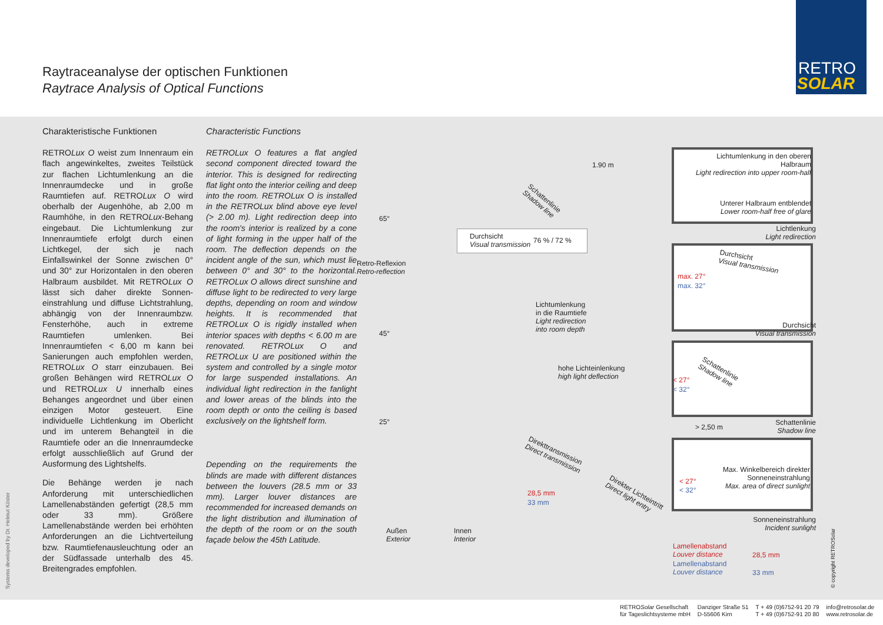Raytraceanalyse der optischen Funktionen
Raytrace Analysis of Optical Functions
RETRO
SOLAR
Charakteristische Funktionen
RETROLux O weist zum Innenraum ein flach angewinkeltes, zweites Teilstück zur flachen Lichtumlenkung an die Innenraumdecke und in große Raumtiefen auf. RETROLux O wird oberhalb der Augenhöhe, ab 2,00 m Raumhöhe, in den RETROLux-Behang eingebaut. Die Lichtumlenkung zur Innenraumtiefe erfolgt durch einen Lichtkegel, der sich je nach Einfallswinkel der Sonne zwischen 0° und 30° zur Horizontalen in den oberen Halbraum ausbildet. Mit RETROLux O lässt sich daher direkte Sonnen-einstrahlung und diffuse Lichtstrahlung, abhängig von der Innenraumbzw. Fensterhöhe, auch in extreme Raumtiefen umlenken. Bei Innenraumtiefen < 6,00 m kann bei Sanierungen auch empfohlen werden, RETROLux O starr einzubauen. Bei großen Behängen wird RETROLux O und RETROLux U innerhalb eines Behanges angeordnet und über einen einzigen Motor gesteuert. Eine individuelle Lichtlenkung im Oberlicht und im unterem Behangteil in die Raumtiefe oder an die Innenraumdecke erfolgt ausschließlich auf Grund der Ausformung des Lightshelfs.
Die Behänge werden je nach Anforderung mit unterschiedlichen Lamellenabständen gefertigt (28,5 mm oder 33 mm). Größere Lamellenabstände werden bei erhöhten Anforderungen an die Lichtverteilung bzw. Raumtiefenausleuchtung oder an der Südfassade unterhalb des 45. Breitengrades empfohlen.
Characteristic Functions
RETROLux O features a flat angled second component directed toward the interior. This is designed for redirecting flat light onto the interior ceiling and deep into the room. RETROLux O is installed in the RETROLux blind above eye level (> 2.00 m). Light redirection deep into the room's interior is realized by a cone of light forming in the upper half of the room. The deflection depends on the incident angle of the sun, which must lie between 0° and 30° to the horizontal. RETROLux O allows direct sunshine and diffuse light to be redirected to very large depths, depending on room and window heights. It is recommended that RETROLux O is rigidly installed when interior spaces with depths < 6.00 m are renovated. RETROLux O and RETROLux U are positioned within the system and controlled by a single motor for large suspended installations. An individual light redirection in the fanlight and lower areas of the blinds into the room depth or onto the ceiling is based exclusively on the lightshelf form.
Depending on the requirements the blinds are made with different distances between the louvers (28.5 mm or 33 mm). Larger louver distances are recommended for increased demands on the light distribution and illumination of the depth of the room or on the south façade below the 45th Latitude.
1.90 m
Durchsicht
Visual transmission
76 % / 72 %
Schattenlinie
Shadow line
65°
Retro-Reflexion
Retro-reflection
45°
Lichtumlenkung
in die Raumtiefe
Light redirection
into room depth
hohe Lichteinlenkung
high light deflection
25°
Direkttransmission
Direct transmission
28,5 mm
33 mm
Direkter Lichteintritt
Direct light entry
Außen
Exterior
Innen
Interior
Lichtumlenkung in den oberen Halbraum
Light redirection into upper room-half
Unterer Halbraum entblendet
Lower room-half free of glare
Lichtlenkung
Light redirection
Durchsicht
Visual transmission
max. 27°
max. 32°
Durchsicht
Visual transmission
Schattenlinie
Shadow line
< 27°
< 32°
> 2,50 m
Schattenlinie
Shadow line
Max. Winkelbereich direkter Sonneneinstrahlung
Max. area of direct sunlight
< 27°
< 32°
Sonneneinstrahlung
Incident sunlight
Lamellenabstand
Louver distance
28,5 mm
Lamellenabstand
Louver distance
33 mm
© copyright RETROSolar
Systems developed by Dr. Helmut Köster
RETROSolar Gesellschaft
für Tageslichtsysteme mbH
Danziger Straße 51
D-55606 Kirn
T + 49 (0)6752-91 20 79
T + 49 (0)6752-91 20 80
info@retrosolar.de
www.retrosolar.de